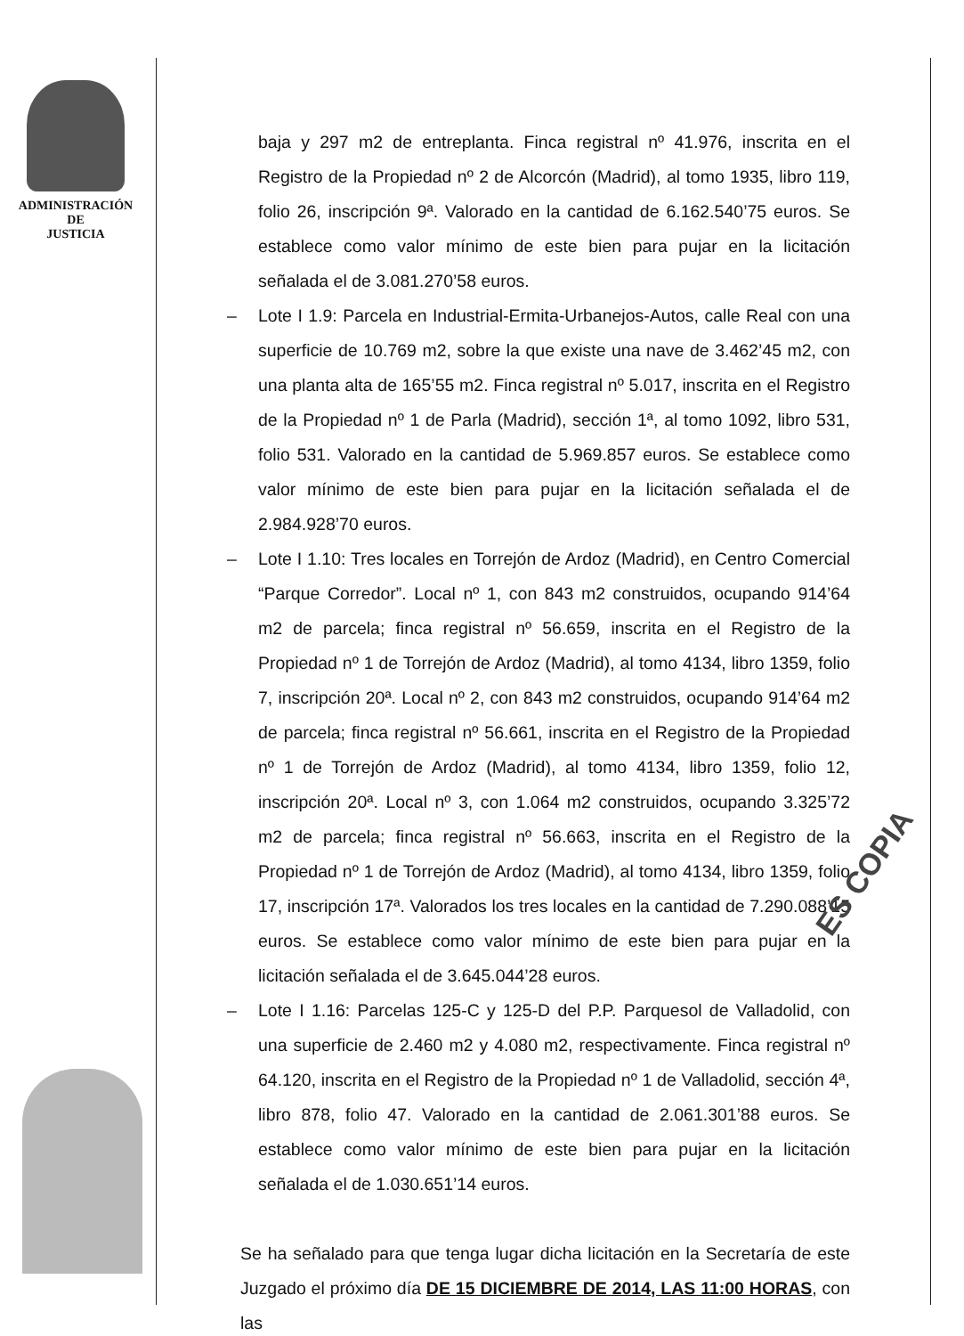ADMINISTRACIÓN
DE
JUSTICIA
baja y 297 m2 de entreplanta. Finca registral nº 41.976, inscrita en el Registro de la Propiedad nº 2 de Alcorcón (Madrid), al tomo 1935, libro 119, folio 26, inscripción 9ª. Valorado en la cantidad de 6.162.540’75 euros. Se establece como valor mínimo de este bien para pujar en la licitación señalada el de 3.081.270’58 euros.
– Lote I 1.9: Parcela en Industrial-Ermita-Urbanejos-Autos, calle Real con una superficie de 10.769 m2, sobre la que existe una nave de 3.462’45 m2, con una planta alta de 165’55 m2. Finca registral nº 5.017, inscrita en el Registro de la Propiedad nº 1 de Parla (Madrid), sección 1ª, al tomo 1092, libro 531, folio 531. Valorado en la cantidad de 5.969.857 euros. Se establece como valor mínimo de este bien para pujar en la licitación señalada el de 2.984.928’70 euros.
– Lote I 1.10: Tres locales en Torrejón de Ardoz (Madrid), en Centro Comercial “Parque Corredor”. Local nº 1, con 843 m2 construidos, ocupando 914’64 m2 de parcela; finca registral nº 56.659, inscrita en el Registro de la Propiedad nº 1 de Torrejón de Ardoz (Madrid), al tomo 4134, libro 1359, folio 7, inscripción 20ª. Local nº 2, con 843 m2 construidos, ocupando 914’64 m2 de parcela; finca registral nº 56.661, inscrita en el Registro de la Propiedad nº 1 de Torrejón de Ardoz (Madrid), al tomo 4134, libro 1359, folio 12, inscripción 20ª. Local nº 3, con 1.064 m2 construidos, ocupando 3.325’72 m2 de parcela; finca registral nº 56.663, inscrita en el Registro de la Propiedad nº 1 de Torrejón de Ardoz (Madrid), al tomo 4134, libro 1359, folio 17, inscripción 17ª. Valorados los tres locales en la cantidad de 7.290.088’15 euros. Se establece como valor mínimo de este bien para pujar en la licitación señalada el de 3.645.044’28 euros.
– Lote I 1.16: Parcelas 125-C y 125-D del P.P. Parquesol de Valladolid, con una superficie de 2.460 m2 y 4.080 m2, respectivamente. Finca registral nº 64.120, inscrita en el Registro de la Propiedad nº 1 de Valladolid, sección 4ª, libro 878, folio 47. Valorado en la cantidad de 2.061.301’88 euros. Se establece como valor mínimo de este bien para pujar en la licitación señalada el de 1.030.651’14 euros.
Se ha señalado para que tenga lugar dicha licitación en la Secretaría de este Juzgado el próximo día DE 15 DICIEMBRE DE 2014, LAS 11:00 HORAS, con las
ES COPIA